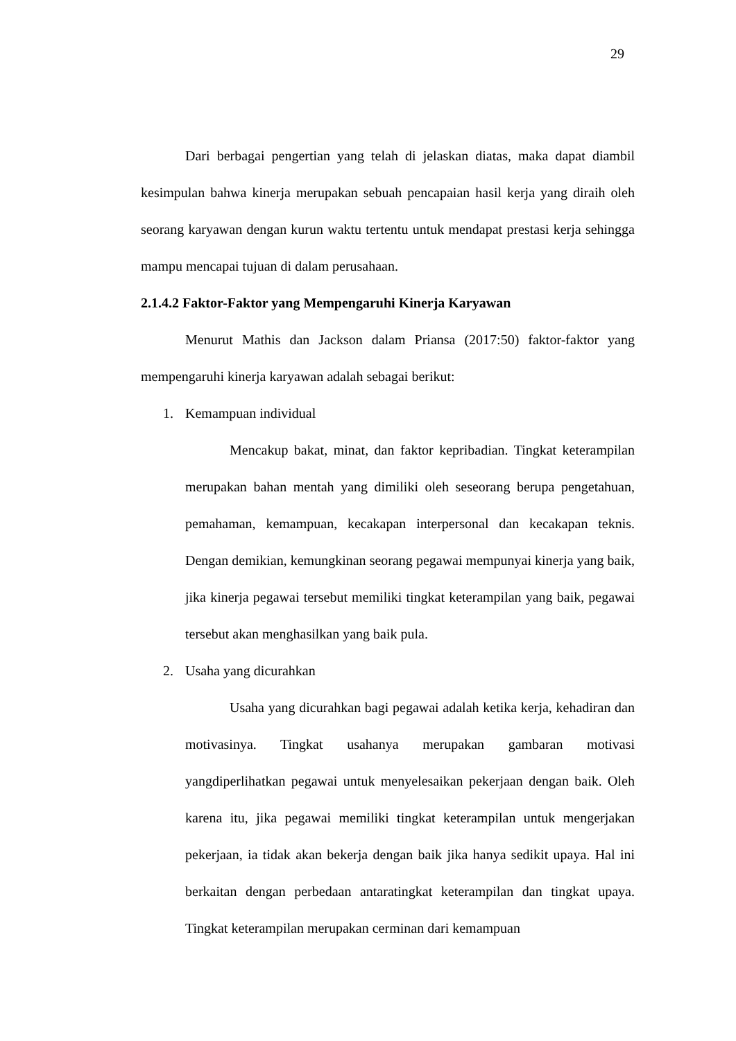29
Dari berbagai pengertian yang telah di jelaskan diatas, maka dapat diambil kesimpulan bahwa kinerja merupakan sebuah pencapaian hasil kerja yang diraih oleh seorang karyawan dengan kurun waktu tertentu untuk mendapat prestasi kerja sehingga mampu mencapai tujuan di dalam perusahaan.
2.1.4.2 Faktor-Faktor yang Mempengaruhi Kinerja Karyawan
Menurut Mathis dan Jackson dalam Priansa (2017:50) faktor-faktor yang mempengaruhi kinerja karyawan adalah sebagai berikut:
1. Kemampuan individual
Mencakup bakat, minat, dan faktor kepribadian. Tingkat keterampilan merupakan bahan mentah yang dimiliki oleh seseorang berupa pengetahuan, pemahaman, kemampuan, kecakapan interpersonal dan kecakapan teknis. Dengan demikian, kemungkinan seorang pegawai mempunyai kinerja yang baik, jika kinerja pegawai tersebut memiliki tingkat keterampilan yang baik, pegawai tersebut akan menghasilkan yang baik pula.
2. Usaha yang dicurahkan
Usaha yang dicurahkan bagi pegawai adalah ketika kerja, kehadiran dan motivasinya. Tingkat usahanya merupakan gambaran motivasi yangdiperlihatkan pegawai untuk menyelesaikan pekerjaan dengan baik. Oleh karena itu, jika pegawai memiliki tingkat keterampilan untuk mengerjakan pekerjaan, ia tidak akan bekerja dengan baik jika hanya sedikit upaya. Hal ini berkaitan dengan perbedaan antaratingkat keterampilan dan tingkat upaya. Tingkat keterampilan merupakan cerminan dari kemampuan